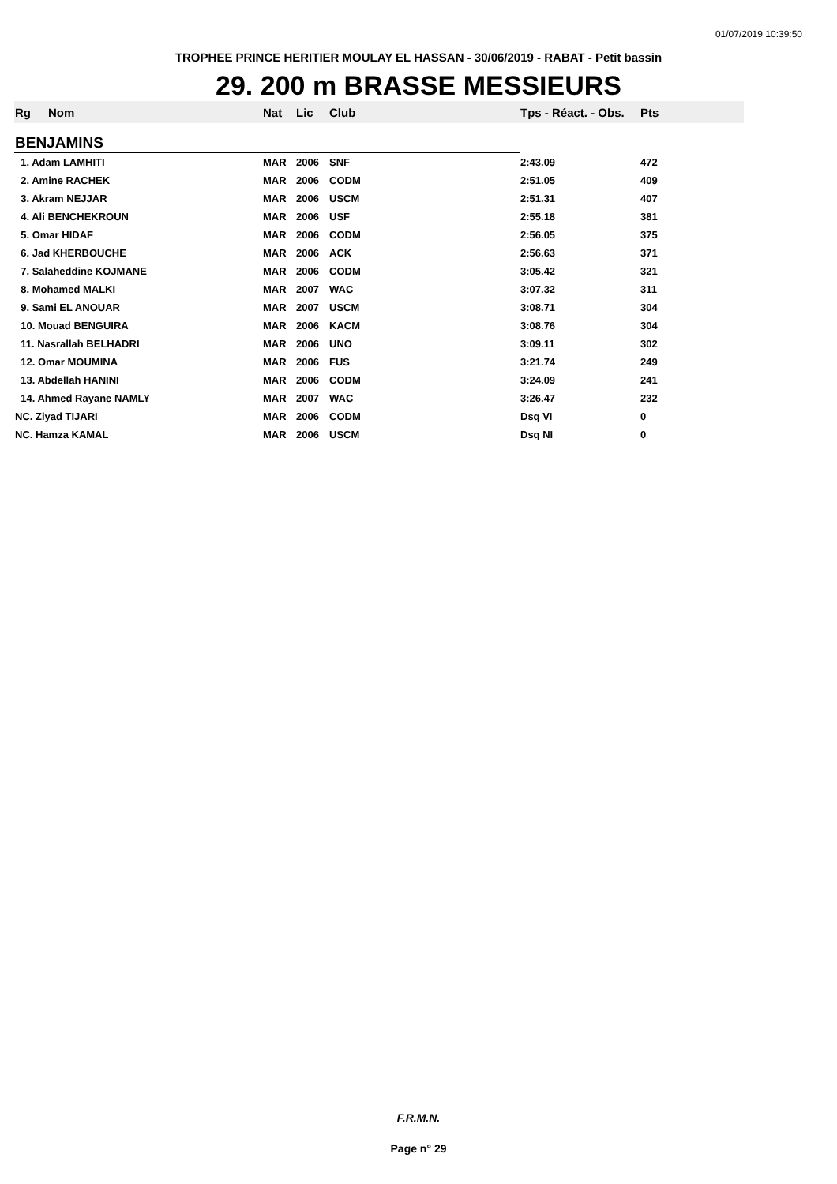01/07/2019 10:39:50
TROPHEE PRINCE HERITIER MOULAY EL HASSAN - 30/06/2019 - RABAT - Petit bassin
29. 200 m BRASSE MESSIEURS
| Rg | Nom | Nat | Lic | Club | Tps - Réact. - Obs. | Pts |
| --- | --- | --- | --- | --- | --- | --- |
| BENJAMINS | | | | | | |
| 1. Adam LAMHITI | | MAR | 2006 | SNF | 2:43.09 | 472 |
| 2. Amine RACHEK | | MAR | 2006 | CODM | 2:51.05 | 409 |
| 3. Akram NEJJAR | | MAR | 2006 | USCM | 2:51.31 | 407 |
| 4. Ali BENCHEKROUN | | MAR | 2006 | USF | 2:55.18 | 381 |
| 5. Omar HIDAF | | MAR | 2006 | CODM | 2:56.05 | 375 |
| 6. Jad KHERBOUCHE | | MAR | 2006 | ACK | 2:56.63 | 371 |
| 7. Salaheddine KOJMANE | | MAR | 2006 | CODM | 3:05.42 | 321 |
| 8. Mohamed MALKI | | MAR | 2007 | WAC | 3:07.32 | 311 |
| 9. Sami EL ANOUAR | | MAR | 2007 | USCM | 3:08.71 | 304 |
| 10. Mouad BENGUIRA | | MAR | 2006 | KACM | 3:08.76 | 304 |
| 11. Nasrallah BELHADRI | | MAR | 2006 | UNO | 3:09.11 | 302 |
| 12. Omar MOUMINA | | MAR | 2006 | FUS | 3:21.74 | 249 |
| 13. Abdellah HANINI | | MAR | 2006 | CODM | 3:24.09 | 241 |
| 14. Ahmed Rayane NAMLY | | MAR | 2007 | WAC | 3:26.47 | 232 |
| NC. Ziyad TIJARI | | MAR | 2006 | CODM | Dsq VI | 0 |
| NC. Hamza KAMAL | | MAR | 2006 | USCM | Dsq NI | 0 |
F.R.M.N.
Page n° 29